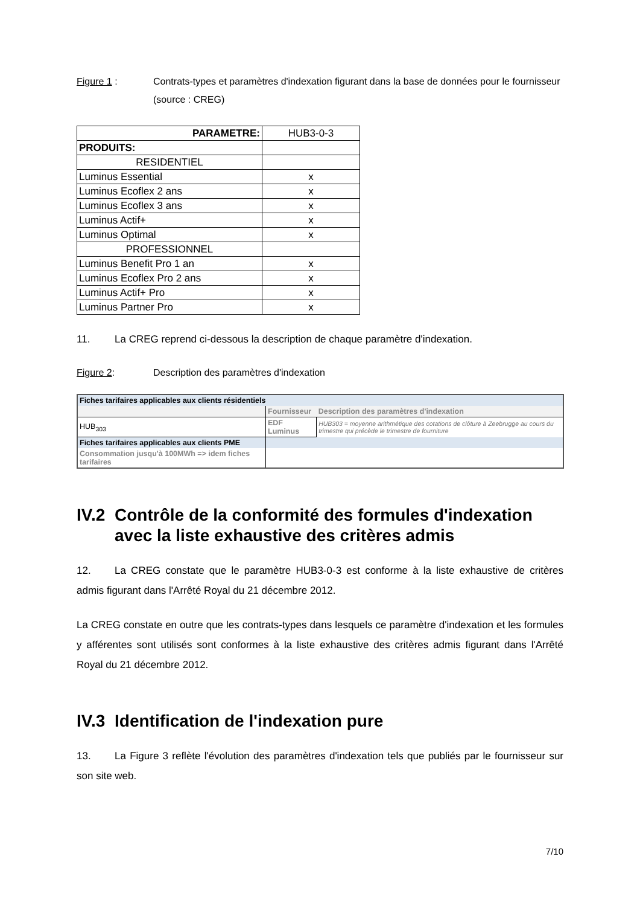Figure 1 : Contrats-types et paramètres d'indexation figurant dans la base de données pour le fournisseur (source : CREG)
| PARAMETRE: | HUB3-0-3 |
| PRODUITS: | |
| RESIDENTIEL | |
| Luminus Essential | x |
| Luminus Ecoflex 2 ans | x |
| Luminus Ecoflex 3 ans | x |
| Luminus Actif+ | x |
| Luminus Optimal | x |
| PROFESSIONNEL | |
| Luminus Benefit Pro 1 an | x |
| Luminus Ecoflex Pro 2 ans | x |
| Luminus Actif+ Pro | x |
| Luminus Partner Pro | x |
11. La CREG reprend ci-dessous la description de chaque paramètre d'indexation.
Figure 2: Description des paramètres d'indexation
| Fiches tarifaires applicables aux clients résidentiels | | |
| | Fournisseur | Description des paramètres d'indexation |
| HUB<sub>303</sub> | EDF Luminus | HUB303 = moyenne arithmétique des cotations de clôture à Zeebrugge au cours du trimestre qui précède le trimestre de fourniture |
| Fiches tarifaires applicables aux clients PME | | |
| Consommation jusqu'à 100MWh => idem fiches tarifaires | | |
IV.2 Contrôle de la conformité des formules d'indexation avec la liste exhaustive des critères admis
12. La CREG constate que le paramètre HUB3-0-3 est conforme à la liste exhaustive de critères admis figurant dans l'Arrêté Royal du 21 décembre 2012.
La CREG constate en outre que les contrats-types dans lesquels ce paramètre d'indexation et les formules y afférentes sont utilisés sont conformes à la liste exhaustive des critères admis figurant dans l'Arrêté Royal du 21 décembre 2012.
IV.3 Identification de l'indexation pure
13. La Figure 3 reflète l'évolution des paramètres d'indexation tels que publiés par le fournisseur sur son site web.
7/10